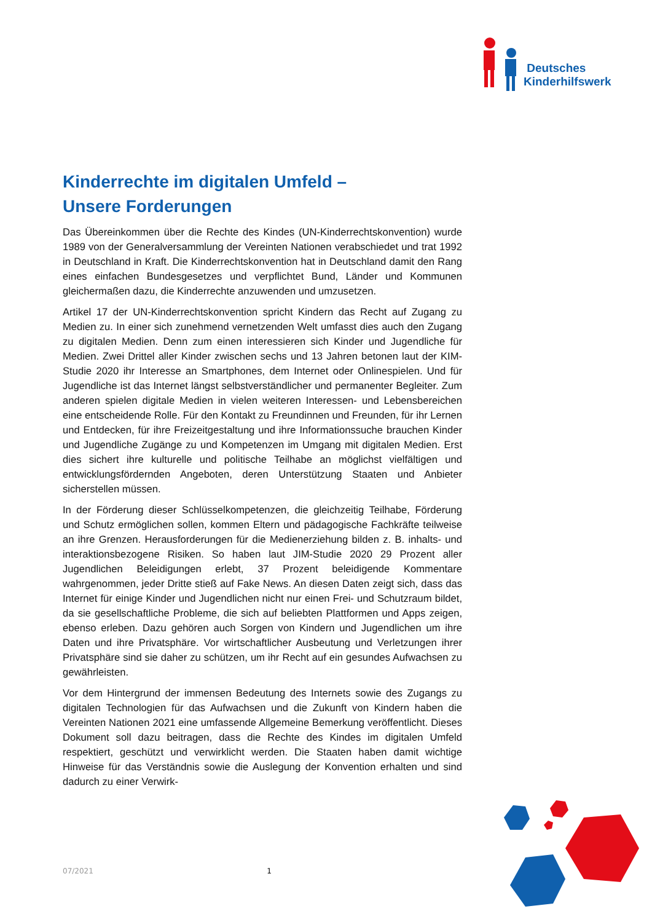Deutsches
Kinderhilfswerk
Kinderrechte im digitalen Umfeld –
Unsere Forderungen
Das Übereinkommen über die Rechte des Kindes (UN-Kinderrechtskonvention) wurde 1989 von der Generalversammlung der Vereinten Nationen verabschiedet und trat 1992 in Deutschland in Kraft. Die Kinderrechtskonvention hat in Deutschland damit den Rang eines einfachen Bundesgesetzes und verpflichtet Bund, Länder und Kommunen gleichermaßen dazu, die Kinderrechte anzuwenden und umzusetzen.
Artikel 17 der UN-Kinderrechtskonvention spricht Kindern das Recht auf Zugang zu Medien zu. In einer sich zunehmend vernetzenden Welt umfasst dies auch den Zugang zu digitalen Medien. Denn zum einen interessieren sich Kinder und Jugendliche für Medien. Zwei Drittel aller Kinder zwischen sechs und 13 Jahren betonen laut der KIM-Studie 2020 ihr Interesse an Smartphones, dem Internet oder Onlinespielen. Und für Jugendliche ist das Internet längst selbstverständlicher und permanenter Begleiter. Zum anderen spielen digitale Medien in vielen weiteren Interessen- und Lebensbereichen eine entscheidende Rolle. Für den Kontakt zu Freundinnen und Freunden, für ihr Lernen und Entdecken, für ihre Freizeitgestaltung und ihre Informationssuche brauchen Kinder und Jugendliche Zugänge zu und Kompetenzen im Umgang mit digitalen Medien. Erst dies sichert ihre kulturelle und politische Teilhabe an möglichst vielfältigen und entwicklungsfördernden Angeboten, deren Unterstützung Staaten und Anbieter sicherstellen müssen.
In der Förderung dieser Schlüsselkompetenzen, die gleichzeitig Teilhabe, Förderung und Schutz ermöglichen sollen, kommen Eltern und pädagogische Fachkräfte teilweise an ihre Grenzen. Herausforderungen für die Medienerziehung bilden z. B. inhalts- und interaktionsbezogene Risiken. So haben laut JIM-Studie 2020 29 Prozent aller Jugendlichen Beleidigungen erlebt, 37 Prozent beleidigende Kommentare wahrgenommen, jeder Dritte stieß auf Fake News. An diesen Daten zeigt sich, dass das Internet für einige Kinder und Jugendlichen nicht nur einen Frei- und Schutzraum bildet, da sie gesellschaftliche Probleme, die sich auf beliebten Plattformen und Apps zeigen, ebenso erleben. Dazu gehören auch Sorgen von Kindern und Jugendlichen um ihre Daten und ihre Privatsphäre. Vor wirtschaftlicher Ausbeutung und Verletzungen ihrer Privatsphäre sind sie daher zu schützen, um ihr Recht auf ein gesundes Aufwachsen zu gewährleisten.
Vor dem Hintergrund der immensen Bedeutung des Internets sowie des Zugangs zu digitalen Technologien für das Aufwachsen und die Zukunft von Kindern haben die Vereinten Nationen 2021 eine umfassende Allgemeine Bemerkung veröffentlicht. Dieses Dokument soll dazu beitragen, dass die Rechte des Kindes im digitalen Umfeld respektiert, geschützt und verwirklicht werden. Die Staaten haben damit wichtige Hinweise für das Verständnis sowie die Auslegung der Konvention erhalten und sind dadurch zu einer Verwirk-
07/2021 1